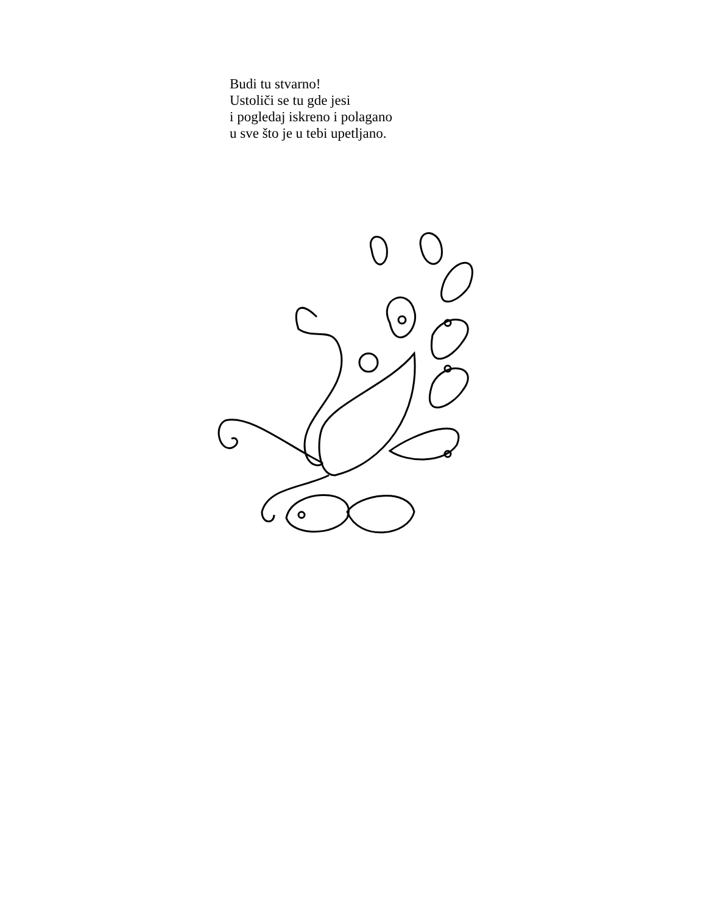Budi tu stvarno!
Ustoliči se tu gde jesi
i pogledaj iskreno i polagano
u sve što je u tebi upetljano.